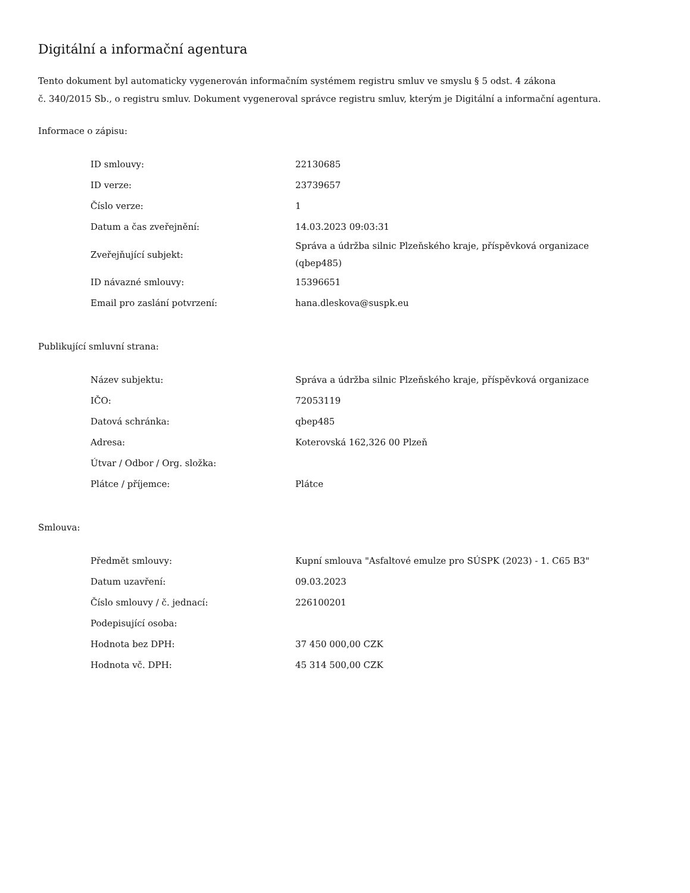Digitální a informační agentura
Tento dokument byl automaticky vygenerován informačním systémem registru smluv ve smyslu § 5 odst. 4 zákona
č. 340/2015 Sb., o registru smluv. Dokument vygeneroval správce registru smluv, kterým je Digitální a informační agentura.
Informace o zápisu:
| ID smlouvy: | 22130685 |
| ID verze: | 23739657 |
| Číslo verze: | 1 |
| Datum a čas zveřejnění: | 14.03.2023 09:03:31 |
| Zveřejňující subjekt: | Správa a údržba silnic Plzeňského kraje, příspěvková organizace (qbep485) |
| ID návazné smlouvy: | 15396651 |
| Email pro zaslání potvrzení: | hana.dleskova@suspk.eu |
Publikující smluvní strana:
| Název subjektu: | Správa a údržba silnic Plzeňského kraje, příspěvková organizace |
| IČO: | 72053119 |
| Datová schránka: | qbep485 |
| Adresa: | Koterovská 162,326 00 Plzeň |
| Útvar / Odbor / Org. složka: | |
| Plátce / příjemce: | Plátce |
Smlouva:
| Předmět smlouvy: | Kupní smlouva "Asfaltové emulze pro SÚSPK (2023) - 1. C65 B3" |
| Datum uzavření: | 09.03.2023 |
| Číslo smlouvy / č. jednací: | 226100201 |
| Podepisující osoba: | |
| Hodnota bez DPH: | 37 450 000,00 CZK |
| Hodnota vč. DPH: | 45 314 500,00 CZK |